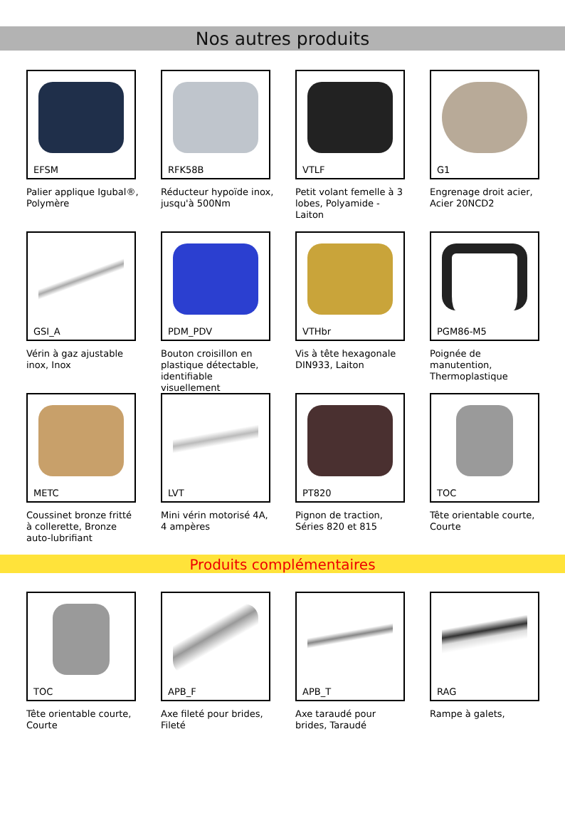Nos autres produits
EFSM
Palier applique Igubal®, Polymère
RFK58B
Réducteur hypoïde inox, jusqu'à 500Nm
VTLF
Petit volant femelle à 3 lobes, Polyamide - Laiton
G1
Engrenage droit acier, Acier 20NCD2
GSI_A
Vérin à gaz ajustable inox, Inox
PDM_PDV
Bouton croisillon en plastique détectable, identifiable visuellement
VTHbr
Vis à tête hexagonale DIN933, Laiton
PGM86-M5
Poignée de manutention, Thermoplastique
METC
Coussinet bronze fritté à collerette, Bronze auto-lubrifiant
LVT
Mini vérin motorisé 4A, 4 ampères
PT820
Pignon de traction, Séries 820 et 815
TOC
Tête orientable courte, Courte
Produits complémentaires
TOC
Tête orientable courte, Courte
APB_F
Axe fileté pour brides, Fileté
APB_T
Axe taraudé pour brides, Taraudé
RAG
Rampe à galets,